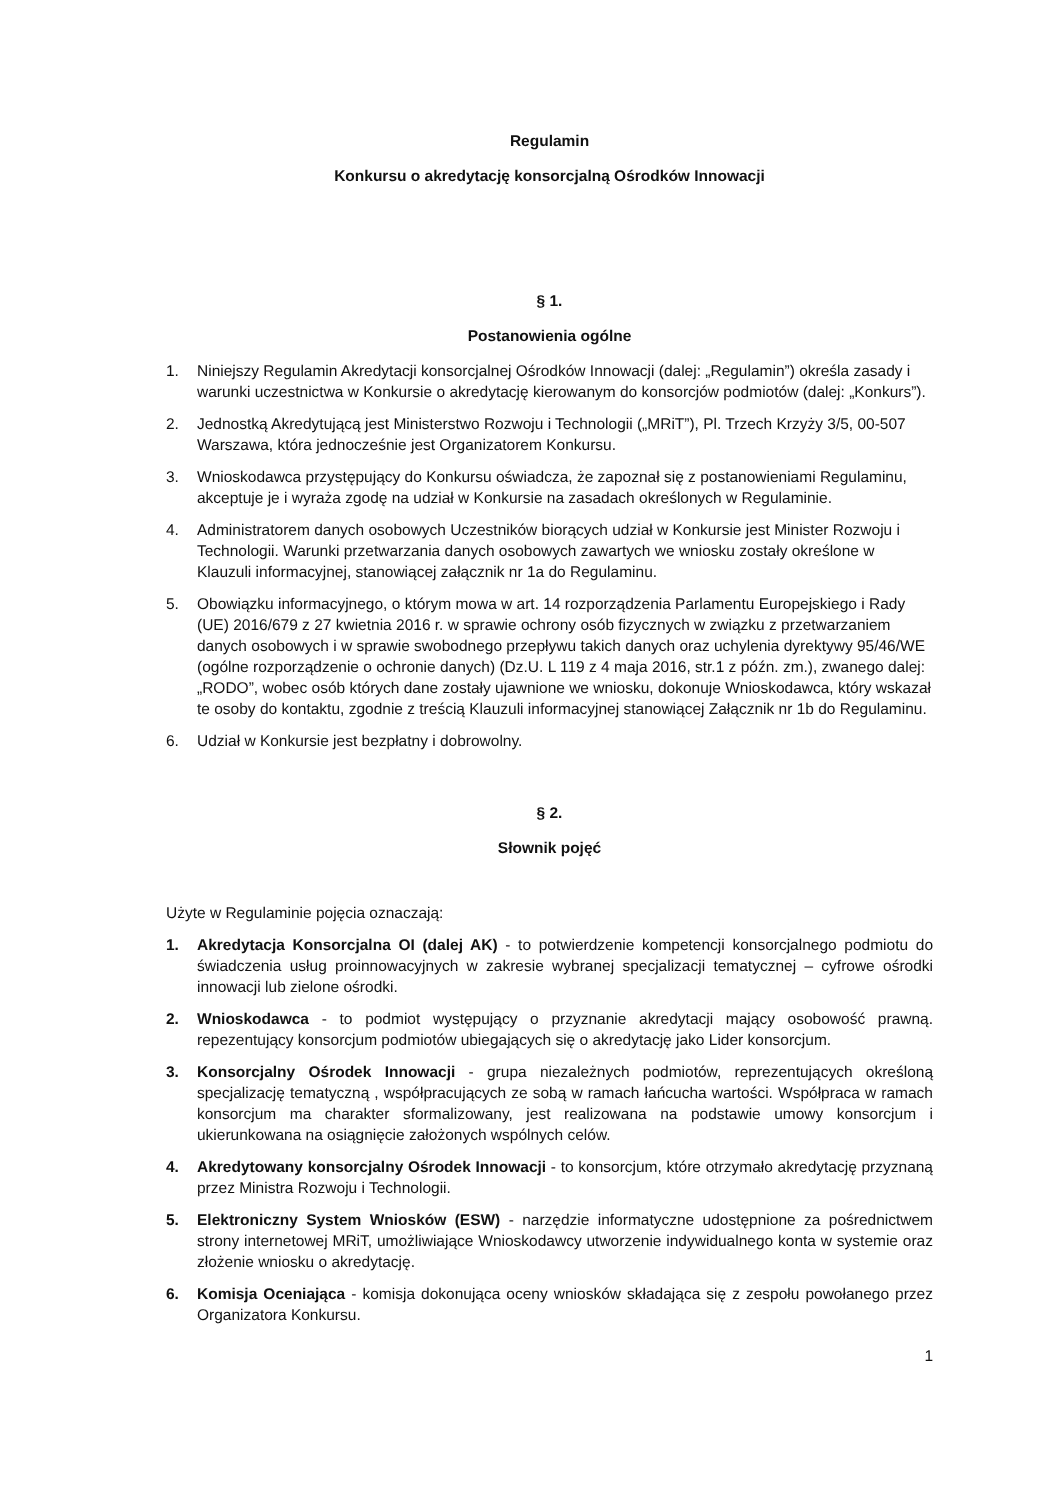Regulamin
Konkursu o akredytację konsorcjalną Ośrodków Innowacji
§ 1.
Postanowienia ogólne
1. Niniejszy Regulamin Akredytacji konsorcjalnej Ośrodków Innowacji (dalej: „Regulamin”) określa zasady i warunki uczestnictwa w Konkursie o akredytację kierowanym do konsorcjów podmiotów (dalej: „Konkurs”).
2. Jednostką Akredytującą jest Ministerstwo Rozwoju i Technologii („MRiT”), Pl. Trzech Krzyży 3/5, 00-507 Warszawa, która jednocześnie jest Organizatorem Konkursu.
3. Wnioskodawca przystępujący do Konkursu oświadcza, że zapoznał się z postanowieniami Regulaminu, akceptuje je i wyraża zgodę na udział w Konkursie na zasadach określonych w Regulaminie.
4. Administratorem danych osobowych Uczestników biorących udział w Konkursie jest Minister Rozwoju i Technologii. Warunki przetwarzania danych osobowych zawartych we wniosku zostały określone w Klauzuli informacyjnej, stanowiącej załącznik nr 1a do Regulaminu.
5. Obowiązku informacyjnego, o którym mowa w art. 14 rozporządzenia Parlamentu Europejskiego i Rady (UE) 2016/679 z 27 kwietnia 2016 r. w sprawie ochrony osób fizycznych w związku z przetwarzaniem danych osobowych i w sprawie swobodnego przepływu takich danych oraz uchylenia dyrektywy 95/46/WE (ogólne rozporządzenie o ochronie danych) (Dz.U. L 119 z 4 maja 2016, str.1 z późn. zm.), zwanego dalej: „RODO”, wobec osób których dane zostały ujawnione we wniosku, dokonuje Wnioskodawca, który wskazał te osoby do kontaktu, zgodnie z treścią Klauzuli informacyjnej stanowiącej Załącznik nr 1b do Regulaminu.
6. Udział w Konkursie jest bezpłatny i dobrowolny.
§ 2.
Słownik pojęć
Użyte w Regulaminie pojęcia oznaczają:
1. Akredytacja Konsorcjalna OI (dalej AK) - to potwierdzenie kompetencji konsorcjalnego podmiotu do świadczenia usług proinnowacyjnych w zakresie wybranej specjalizacji tematycznej – cyfrowe ośrodki innowacji lub zielone ośrodki.
2. Wnioskodawca - to podmiot występujący o przyznanie akredytacji mający osobowość prawną. repezentujący konsorcjum podmiotów ubiegających się o akredytację jako Lider konsorcjum.
3. Konsorcjalny Ośrodek Innowacji - grupa niezależnych podmiotów, reprezentujących określoną specjalizację tematyczną , współpracujących ze sobą w ramach łańcucha wartości. Współpraca w ramach konsorcjum ma charakter sformalizowany, jest realizowana na podstawie umowy konsorcjum i ukierunkowana na osiągnięcie założonych wspólnych celów.
4. Akredytowany konsorcjalny Ośrodek Innowacji - to konsorcjum, które otrzymało akredytację przyznaną przez Ministra Rozwoju i Technologii.
5. Elektroniczny System Wniosków (ESW) - narzędzie informatyczne udostępnione za pośrednictwem strony internetowej MRiT, umożliwiające Wnioskodawcy utworzenie indywidualnego konta w systemie oraz złożenie wniosku o akredytację.
6. Komisja Oceniająca - komisja dokonująca oceny wniosków składająca się z zespołu powołanego przez Organizatora Konkursu.
1